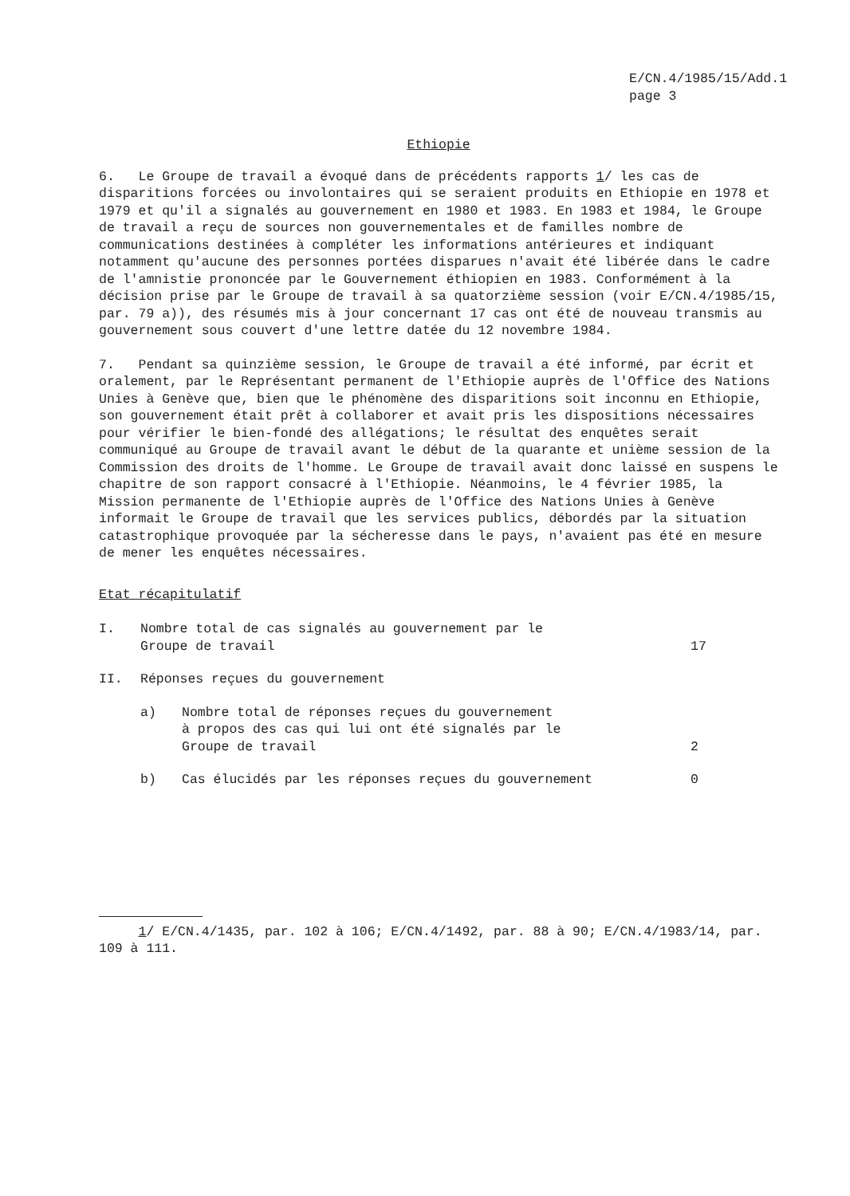E/CN.4/1985/15/Add.1
page 3
Ethiopie
6. Le Groupe de travail a évoqué dans de précédents rapports 1/ les cas de disparitions forcées ou involontaires qui se seraient produits en Ethiopie en 1978 et 1979 et qu'il a signalés au gouvernement en 1980 et 1983. En 1983 et 1984, le Groupe de travail a reçu de sources non gouvernementales et de familles nombre de communications destinées à compléter les informations antérieures et indiquant notamment qu'aucune des personnes portées disparues n'avait été libérée dans le cadre de l'amnistie prononcée par le Gouvernement éthiopien en 1983. Conformément à la décision prise par le Groupe de travail à sa quatorzième session (voir E/CN.4/1985/15, par. 79 a)), des résumés mis à jour concernant 17 cas ont été de nouveau transmis au gouvernement sous couvert d'une lettre datée du 12 novembre 1984.
7. Pendant sa quinzième session, le Groupe de travail a été informé, par écrit et oralement, par le Représentant permanent de l'Ethiopie auprès de l'Office des Nations Unies à Genève que, bien que le phénomène des disparitions soit inconnu en Ethiopie, son gouvernement était prêt à collaborer et avait pris les dispositions nécessaires pour vérifier le bien-fondé des allégations; le résultat des enquêtes serait communiqué au Groupe de travail avant le début de la quarante et unième session de la Commission des droits de l'homme. Le Groupe de travail avait donc laissé en suspens le chapitre de son rapport consacré à l'Ethiopie. Néanmoins, le 4 février 1985, la Mission permanente de l'Ethiopie auprès de l'Office des Nations Unies à Genève informait le Groupe de travail que les services publics, débordés par la situation catastrophique provoquée par la sécheresse dans le pays, n'avaient pas été en mesure de mener les enquêtes nécessaires.
Etat récapitulatif
I. Nombre total de cas signalés au gouvernement par le
Groupe de travail
17
II. Réponses reçues du gouvernement
a) Nombre total de réponses reçues du gouvernement
à propos des cas qui lui ont été signalés par le
Groupe de travail
2
b) Cas élucidés par les réponses reçues du gouvernement
0
1/ E/CN.4/1435, par. 102 à 106; E/CN.4/1492, par. 88 à 90; E/CN.4/1983/14, par. 109 à 111.